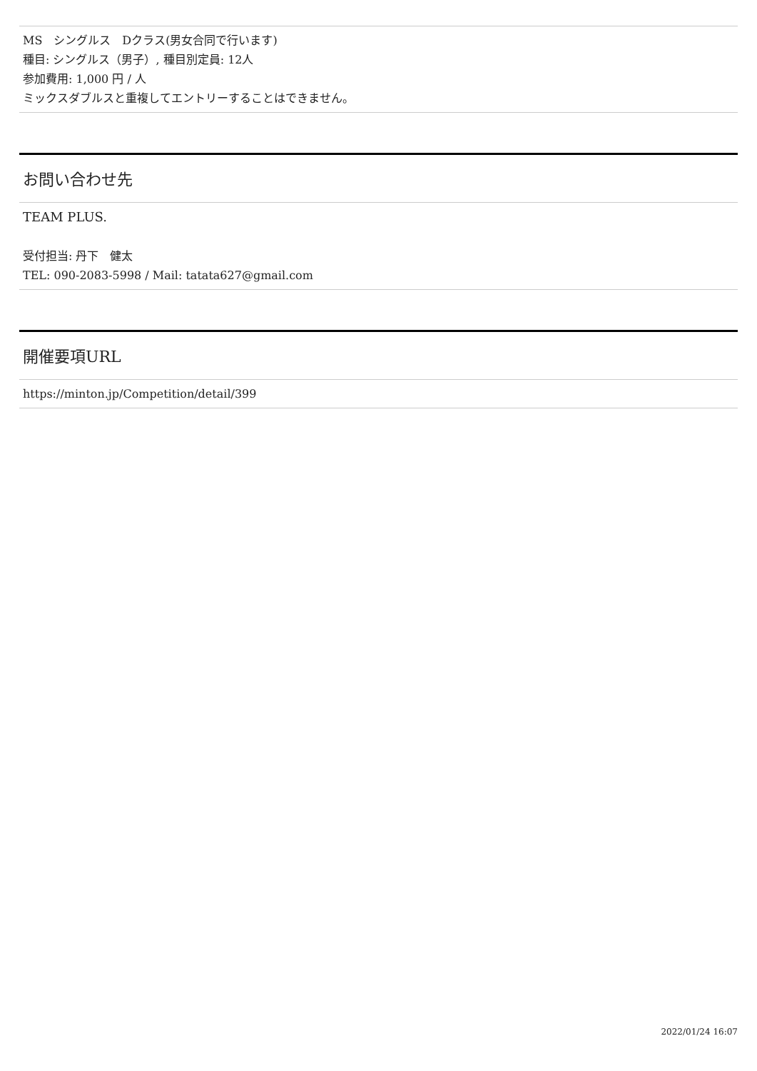MS　シングルス　Dクラス(男女合同で行います)
種目: シングルス（男子）, 種目別定員: 12人
参加費用: 1,000 円 / 人
ミックスダブルスと重複してエントリーすることはできません。
お問い合わせ先
TEAM PLUS.
受付担当: 丹下　健太
TEL: 090-2083-5998 / Mail: tatata627@gmail.com
開催要項URL
https://minton.jp/Competition/detail/399
2022/01/24 16:07